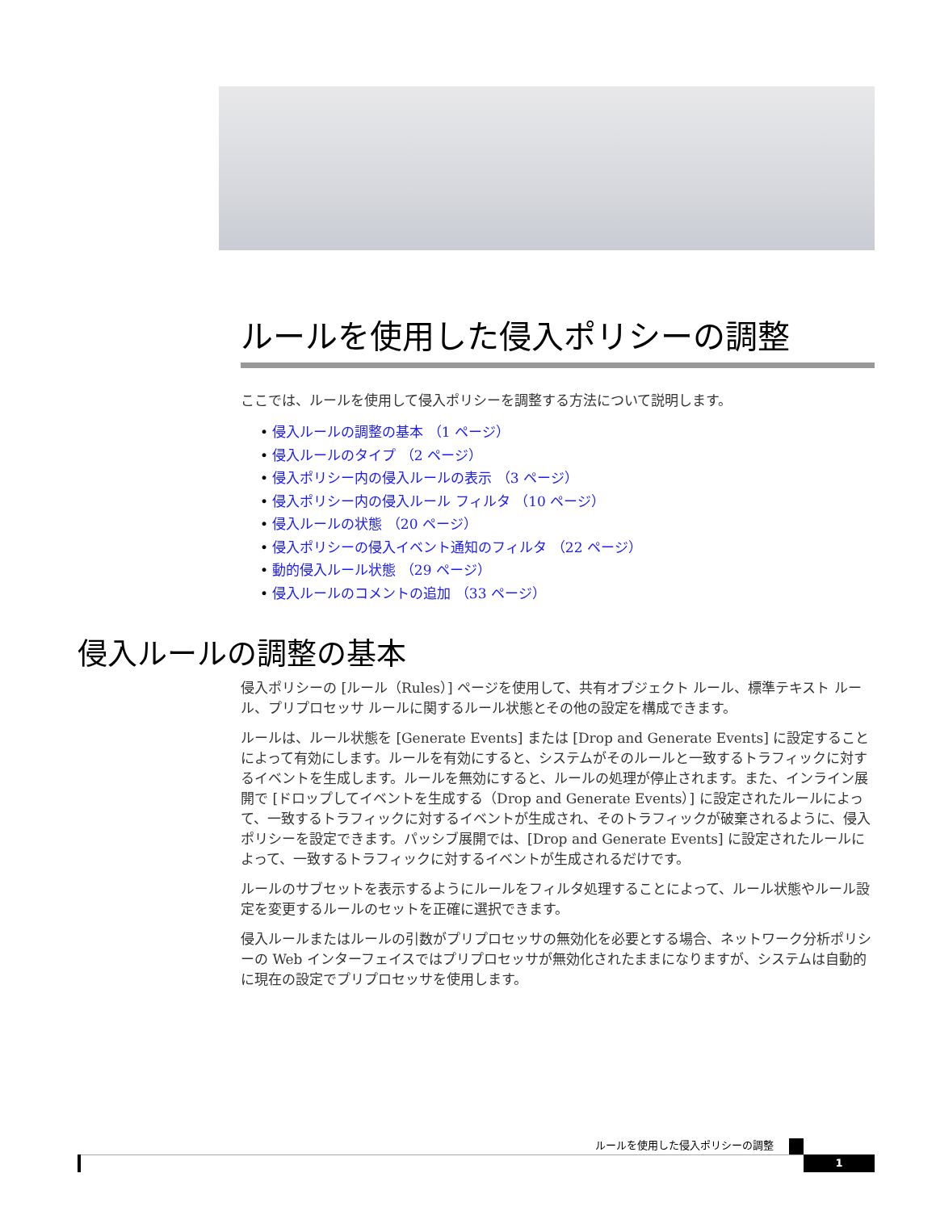ルールを使用した侵入ポリシーの調整
ここでは、ルールを使用して侵入ポリシーを調整する方法について説明します。
• 侵入ルールの調整の基本 （1 ページ）
• 侵入ルールのタイプ （2 ページ）
• 侵入ポリシー内の侵入ルールの表示 （3 ページ）
• 侵入ポリシー内の侵入ルール フィルタ （10 ページ）
• 侵入ルールの状態 （20 ページ）
• 侵入ポリシーの侵入イベント通知のフィルタ （22 ページ）
• 動的侵入ルール状態 （29 ページ）
• 侵入ルールのコメントの追加 （33 ページ）
侵入ルールの調整の基本
侵入ポリシーの [ルール（Rules）] ページを使用して、共有オブジェクト ルール、標準テキスト ルール、プリプロセッサ ルールに関するルール状態とその他の設定を構成できます。
ルールは、ルール状態を [Generate Events] または [Drop and Generate Events] に設定することによって有効にします。ルールを有効にすると、システムがそのルールと一致するトラフィックに対するイベントを生成します。ルールを無効にすると、ルールの処理が停止されます。また、インライン展開で [ドロップしてイベントを生成する（Drop and Generate Events）] に設定されたルールによって、一致するトラフィックに対するイベントが生成され、そのトラフィックが破棄されるように、侵入ポリシーを設定できます。パッシブ展開では、[Drop and Generate Events] に設定されたルールによって、一致するトラフィックに対するイベントが生成されるだけです。
ルールのサブセットを表示するようにルールをフィルタ処理することによって、ルール状態やルール設定を変更するルールのセットを正確に選択できます。
侵入ルールまたはルールの引数がプリプロセッサの無効化を必要とする場合、ネットワーク分析ポリシーの Web インターフェイスではプリプロセッサが無効化されたままになりますが、システムは自動的に現在の設定でプリプロセッサを使用します。
ルールを使用した侵入ポリシーの調整
1